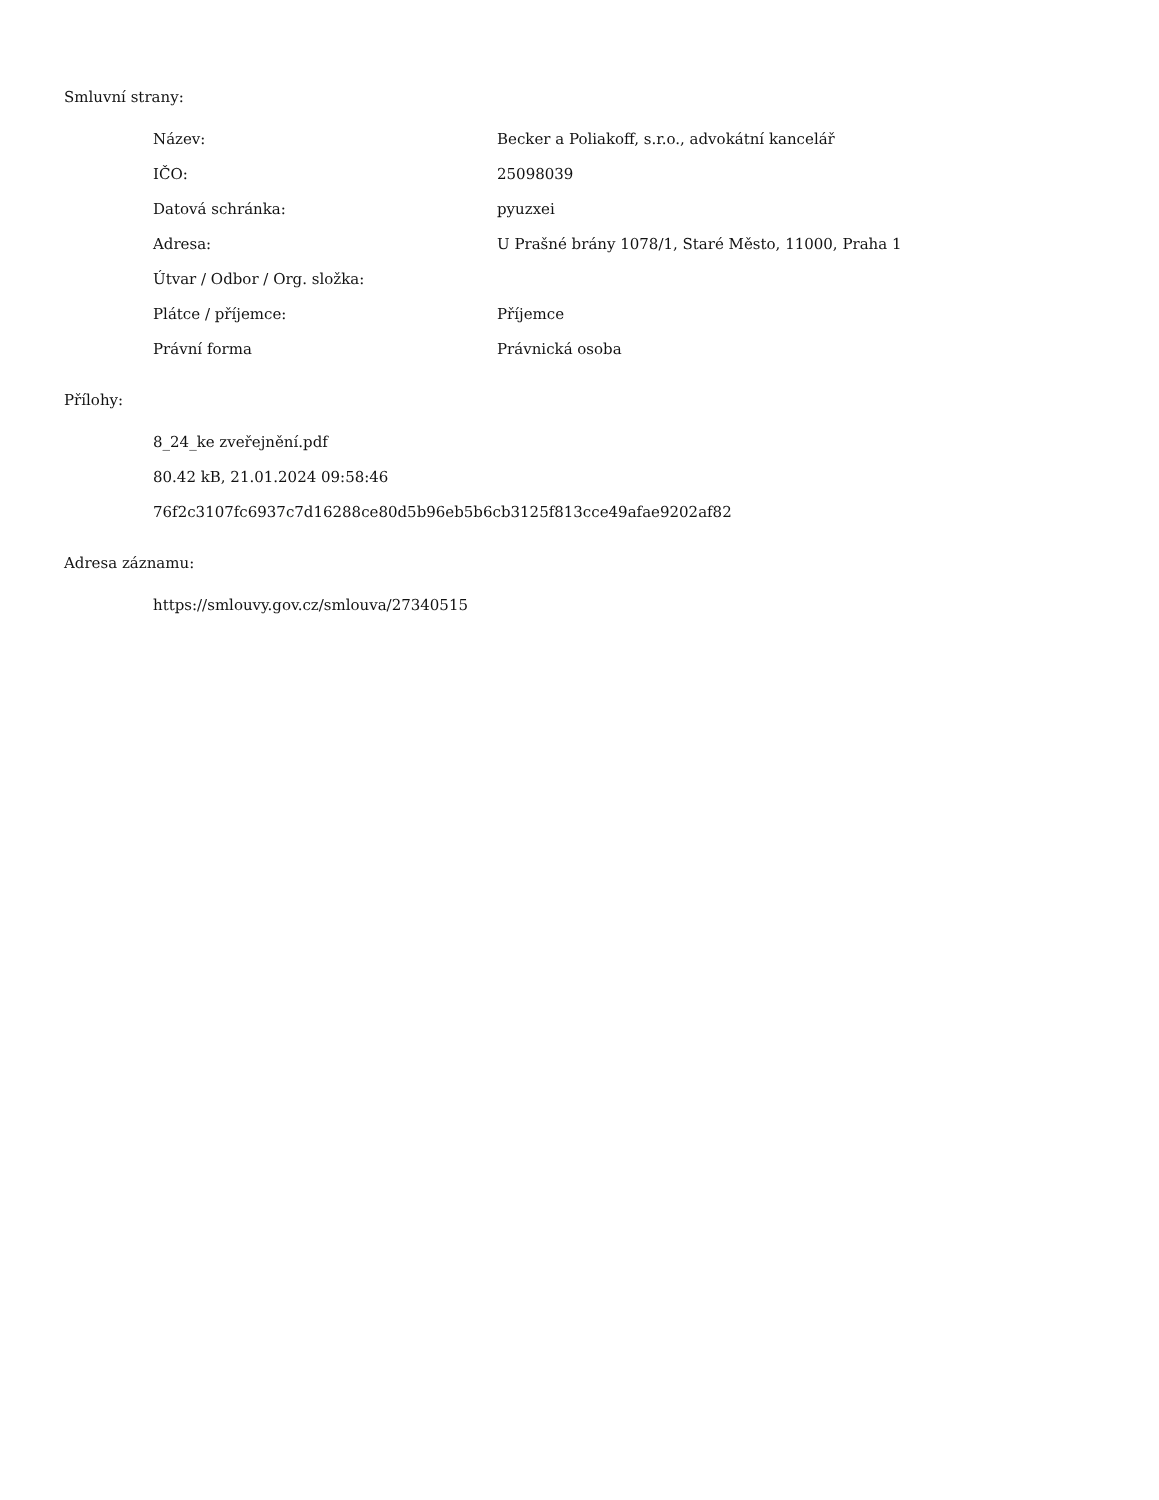Smluvní strany:
| Název: | Becker a Poliakoff, s.r.o., advokátní kancelář |
| IČO: | 25098039 |
| Datová schránka: | pyuzxei |
| Adresa: | U Prašné brány 1078/1, Staré Město, 11000, Praha 1 |
| Útvar / Odbor / Org. složka: | |
| Plátce / příjemce: | Příjemce |
| Právní forma | Právnická osoba |
Přílohy:
8_24_ke zveřejnění.pdf
80.42 kB, 21.01.2024 09:58:46
76f2c3107fc6937c7d16288ce80d5b96eb5b6cb3125f813cce49afae9202af82
Adresa záznamu:
https://smlouvy.gov.cz/smlouva/27340515